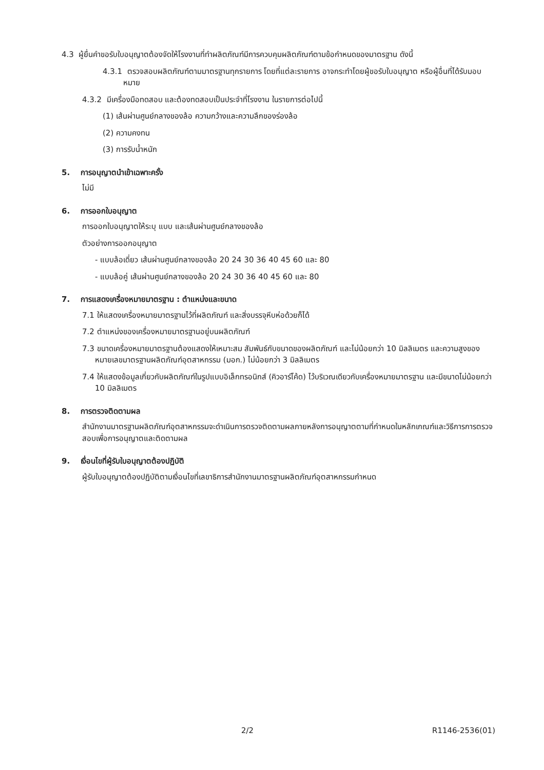4.3 ผู้ยื่นคำขอรับใบอนุญาตต้องจัดให้โรงงานที่ทำผลิตภัณฑ์มีการควบคุมผลิตภัณฑ์ตามข้อกำหนดของมาตรฐาน ดังนี้
4.3.1 ตรวจสอบผลิตภัณฑ์ตามมาตรฐานทุกรายการ โดยที่แต่ละรายการ อาจกระทำโดยผู้ขอรับใบอนุญาต หรือผู้อื่นที่ได้รับมอบหมาย
4.3.2 มีเครื่องมือทดสอบ และต้องทดสอบเป็นประจำที่โรงงาน ในรายการต่อไปนี้
(1) เส้นผ่านศูนย์กลางของล้อ ความกว้างและความลึกของร่องล้อ
(2) ความคงทน
(3) การรับน้ำหนัก
5. การอนุญาตนำเข้าเฉพาะครั้ง
ไม่มี
6. การออกใบอนุญาต
การออกใบอนุญาตให้ระบุ แบบ และเส้นผ่านศูนย์กลางของล้อ
ตัวอย่างการออกอนุญาต
- แบบล้อเดี่ยว เส้นผ่านศูนย์กลางของล้อ 20 24 30 36 40 45 60 และ 80
- แบบล้อคู่ เส้นผ่านศูนย์กลางของล้อ 20 24 30 36 40 45 60 และ 80
7. การแสดงเครื่องหมายมาตรฐาน : ตำแหน่งและขนาด
7.1 ให้แสดงเครื่องหมายมาตรฐานไว้ที่ผลิตภัณฑ์ และสิ่งบรรจุหีบห่อด้วยก็ได้
7.2 ตำแหน่งของเครื่องหมายมาตรฐานอยู่บนผลิตภัณฑ์
7.3 ขนาดเครื่องหมายมาตรฐานต้องแสดงให้เหมาะสม สัมพันธ์กับขนาดของผลิตภัณฑ์ และไม่น้อยกว่า 10 มิลลิเมตร และความสูงของหมายเลขมาตรฐานผลิตภัณฑ์อุตสาหกรรม (มอก.) ไม่น้อยกว่า 3 มิลลิเมตร
7.4 ให้แสดงข้อมูลเกี่ยวกับผลิตภัณฑ์ในรูปแบบอิเล็กทรอนิกส์ (คิวอาร์โค้ด) ไว้บริเวณเดียวกับเครื่องหมายมาตรฐาน และมีขนาดไม่น้อยกว่า 10 มิลลิเมตร
8. การตรวจติดตามผล
สำนักงานมาตรฐานผลิตภัณฑ์อุตสาหกรรมจะดำเนินการตรวจติดตามผลภายหลังการอนุญาตตามที่กำหนดในหลักเกณฑ์และวิธีการการตรวจสอบเพื่อการอนุญาตและติดตามผล
9. เงื่อนไขที่ผู้รับใบอนุญาตต้องปฏิบัติ
ผู้รับใบอนุญาตต้องปฏิบัติตามเงื่อนไขที่เลขาธิการสำนักงานมาตรฐานผลิตภัณฑ์อุตสาหกรรมกำหนด
2/2 R1146-2536(01)